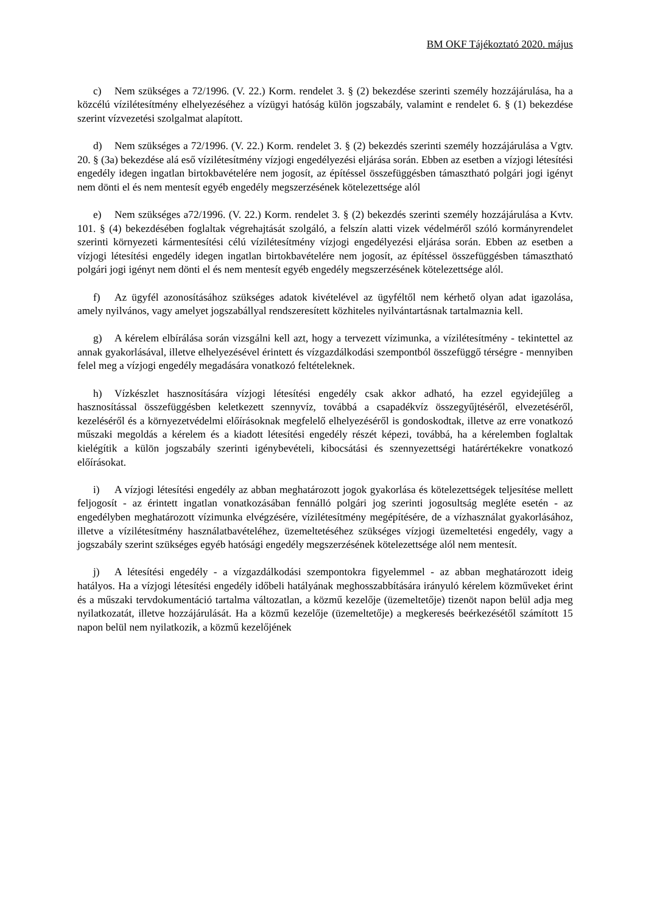BM OKF Tájékoztató 2020. május
c) Nem szükséges a 72/1996. (V. 22.) Korm. rendelet 3. § (2) bekezdése szerinti személy hozzájárulása, ha a közcélú vízilétesítmény elhelyezéséhez a vízügyi hatóság külön jogszabály, valamint e rendelet 6. § (1) bekezdése szerint vízvezetési szolgalmat alapított.
d) Nem szükséges a 72/1996. (V. 22.) Korm. rendelet 3. § (2) bekezdés szerinti személy hozzájárulása a Vgtv. 20. § (3a) bekezdése alá eső vízilétesítmény vízjogi engedélyezési eljárása során. Ebben az esetben a vízjogi létesítési engedély idegen ingatlan birtokbavételére nem jogosít, az építéssel összefüggésben támasztható polgári jogi igényt nem dönti el és nem mentesít egyéb engedély megszerzésének kötelezettsége alól
e) Nem szükséges a72/1996. (V. 22.) Korm. rendelet 3. § (2) bekezdés szerinti személy hozzájárulása a Kvtv. 101. § (4) bekezdésében foglaltak végrehajtását szolgáló, a felszín alatti vizek védelméről szóló kormányrendelet szerinti környezeti kármentesítési célú vízilétesítmény vízjogi engedélyezési eljárása során. Ebben az esetben a vízjogi létesítési engedély idegen ingatlan birtokbavételére nem jogosít, az építéssel összefüggésben támasztható polgári jogi igényt nem dönti el és nem mentesít egyéb engedély megszerzésének kötelezettsége alól.
f) Az ügyfél azonosításához szükséges adatok kivételével az ügyféltől nem kérhető olyan adat igazolása, amely nyilvános, vagy amelyet jogszabállyal rendszeresített közhiteles nyilvántartásnak tartalmaznia kell.
g) A kérelem elbírálása során vizsgálni kell azt, hogy a tervezett vízimunka, a vízilétesítmény - tekintettel az annak gyakorlásával, illetve elhelyezésével érintett és vízgazdálkodási szempontból összefüggő térségre - mennyiben felel meg a vízjogi engedély megadására vonatkozó feltételeknek.
h) Vízkészlet hasznosítására vízjogi létesítési engedély csak akkor adható, ha ezzel egyidejűleg a hasznosítással összefüggésben keletkezett szennyvíz, továbbá a csapadékvíz összegyűjtéséről, elvezetéséről, kezeléséről és a környezetvédelmi előírásoknak megfelelő elhelyezéséről is gondoskodtak, illetve az erre vonatkozó műszaki megoldás a kérelem és a kiadott létesítési engedély részét képezi, továbbá, ha a kérelemben foglaltak kielégítik a külön jogszabály szerinti igénybevételi, kibocsátási és szennyezettségi határértékekre vonatkozó előírásokat.
i) A vízjogi létesítési engedély az abban meghatározott jogok gyakorlása és kötelezettségek teljesítése mellett feljogosít - az érintett ingatlan vonatkozásában fennálló polgári jog szerinti jogosultság megléte esetén - az engedélyben meghatározott vízimunka elvégzésére, vízilétesítmény megépítésére, de a vízhasználat gyakorlásához, illetve a vízilétesítmény használatbavételéhez, üzemeltetéséhez szükséges vízjogi üzemeltetési engedély, vagy a jogszabály szerint szükséges egyéb hatósági engedély megszerzésének kötelezettsége alól nem mentesít.
j) A létesítési engedély - a vízgazdálkodási szempontokra figyelemmel - az abban meghatározott ideig hatályos. Ha a vízjogi létesítési engedély időbeli hatályának meghosszabbítására irányuló kérelem közműveket érint és a műszaki tervdokumentáció tartalma változatlan, a közmű kezelője (üzemeltetője) tizenöt napon belül adja meg nyilatkozatát, illetve hozzájárulását. Ha a közmű kezelője (üzemeltetője) a megkeresés beérkezésétől számított 15 napon belül nem nyilatkozik, a közmű kezelőjének